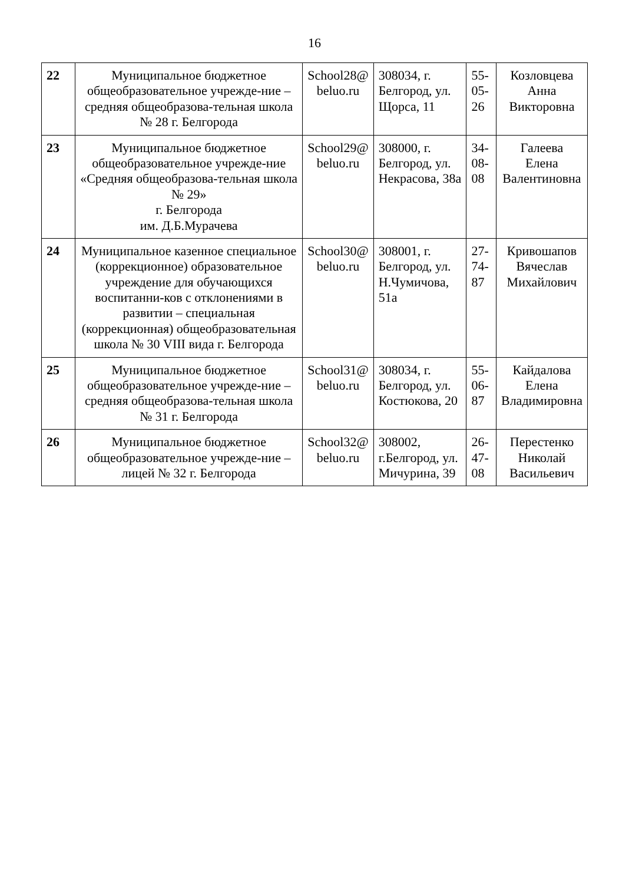16
| 22 | Муниципальное бюджетное общеобразовательное учрежде-ние – средняя общеобразова-тельная школа № 28 г. Белгорода | School28@ beluo.ru | 308034, г. Белгород, ул. Щорса, 11 | 55-05-26 | Козловцева Анна Викторовна |
| 23 | Муниципальное бюджетное общеобразовательное учрежде-ние «Средняя общеобразова-тельная школа № 29» г. Белгорода им. Д.Б.Мурачева | School29@ beluo.ru | 308000, г. Белгород, ул. Некрасова, 38а | 34-08-08 | Галеева Елена Валентиновна |
| 24 | Муниципальное казенное специальное (коррекционное) образовательное учреждение для обучающихся воспитанни-ков с отклонениями в развитии – специальная (коррекционная) общеобразовательная школа № 30 VIII вида г. Белгорода | School30@ beluo.ru | 308001, г. Белгород, ул. Н.Чумичова, 51а | 27-74-87 | Кривошапов Вячеслав Михайлович |
| 25 | Муниципальное бюджетное общеобразовательное учрежде-ние – средняя общеобразова-тельная школа № 31 г. Белгорода | School31@ beluo.ru | 308034, г. Белгород, ул. Костюкова, 20 | 55-06-87 | Кайдалова Елена Владимировна |
| 26 | Муниципальное бюджетное общеобразовательное учрежде-ние – лицей № 32 г. Белгорода | School32@ beluo.ru | 308002, г.Белгород, ул. Мичурина, 39 | 26-47-08 | Перестенко Николай Васильевич |